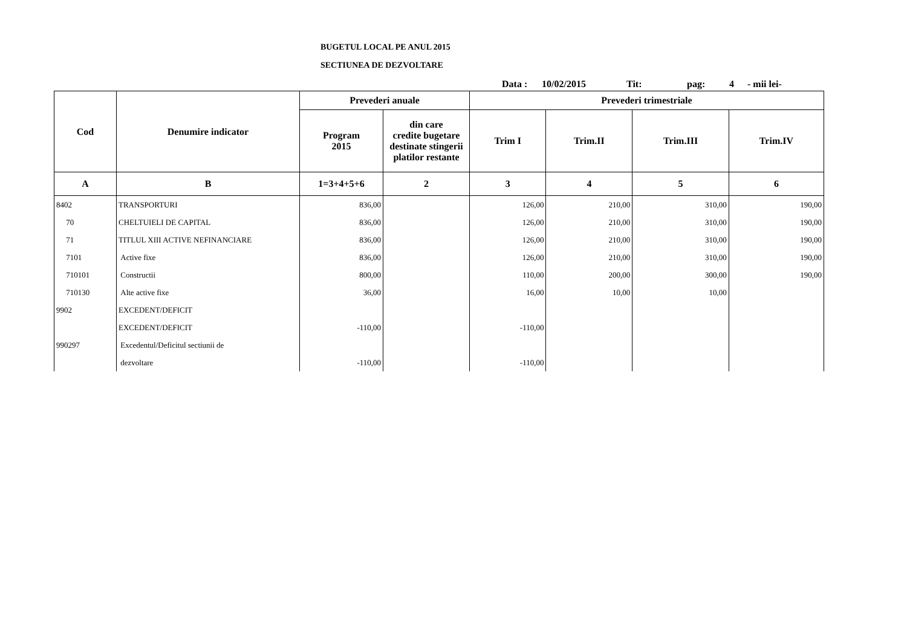BUGETUL LOCAL PE ANUL 2015
SECTIUNEA DE DEZVOLTARE
Data : 10/02/2015 Tit: pag: 4 - mii lei-
| Cod | Denumire indicator | Prevederi anuale | | Prevederi trimestriale | | | |
| --- | --- | --- | --- | --- | --- | --- | --- |
| | | Program 2015 | din care credite bugetare destinate stingerii platilor restante | Trim I | Trim.II | Trim.III | Trim.IV |
| A | B | 1=3+4+5+6 | 2 | 3 | 4 | 5 | 6 |
| 8402 | TRANSPORTURI | 836,00 | | 126,00 | 210,00 | 310,00 | 190,00 |
| 70 | CHELTUIELI DE CAPITAL | 836,00 | | 126,00 | 210,00 | 310,00 | 190,00 |
| 71 | TITLUL XIII ACTIVE NEFINANCIARE | 836,00 | | 126,00 | 210,00 | 310,00 | 190,00 |
| 7101 | Active fixe | 836,00 | | 126,00 | 210,00 | 310,00 | 190,00 |
| 710101 | Constructii | 800,00 | | 110,00 | 200,00 | 300,00 | 190,00 |
| 710130 | Alte active fixe | 36,00 | | 16,00 | 10,00 | 10,00 | |
| 9902 | EXCEDENT/DEFICIT | | | | | | |
| | EXCEDENT/DEFICIT | -110,00 | | -110,00 | | | |
| 990297 | Excedentul/Deficitul sectiunii de | | | | | | |
| | dezvoltare | -110,00 | | -110,00 | | | |